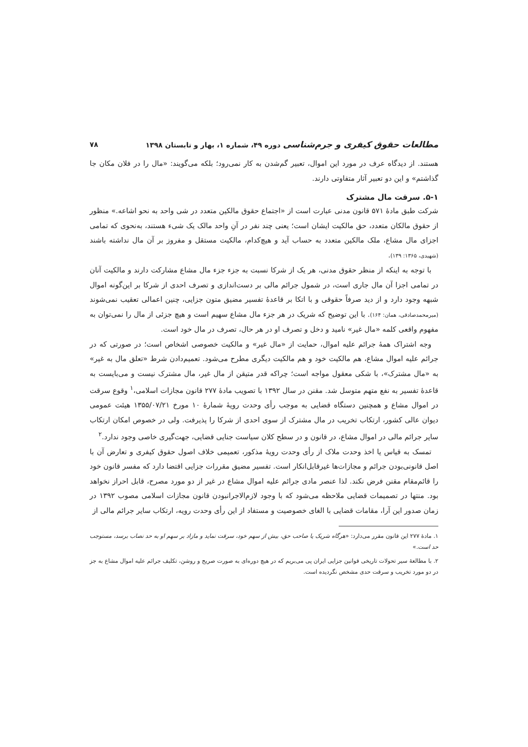مطالعات حقوق کیفری و جرم‌شناسی دوره ۴۹، شماره ۱، بهار و تابستان ۱۳۹۸ ۷۸
هستند. از دیدگاه عرف در مورد این اموال، تعبیر گم‌شدن به کار نمی‌رود؛ بلکه می‌گویند: «مال را در فلان مکان جا گذاشتم» و این دو تعبیر آثار متفاوتی دارند.
۵-۱. سرقت مال مشترک
شرکت طبق مادهٔ ۵۷۱ قانون مدنی عبارت است از «اجتماع حقوق مالکین متعدد در شی واحد به نحو اشاعه.» منظور از حقوق مالکان متعدد، حق مالکیت ایشان است؛ یعنی چند نفر در آنِ واحد مالک یک شیء هستند، به‌نحوی که تمامی اجزای مال مشاع، ملک مالکین متعدد به حساب آید و هیچ‌کدام، مالکیت مستقل و مفروز بر آن مال نداشته باشند (شهیدی، ۱۳۶۵: ۱۳۹).
با توجه به اینکه از منظر حقوق مدنی، هر یک از شرکا نسبت به جزء جزء مال مشاع مشارکت دارند و مالکیت آنان در تمامی اجزا آن مال جاری است، در شمول جرائم مالی بر دست‌اندازی و تصرف احدی از شرکا بر این‌گونه اموال شبهه وجود دارد و از دید صرفاً حقوقی و با اتکا بر قاعدهٔ تفسیر مضیق متون جزایی، چنین اعمالی تعقیب نمی‌شوند (میرمحمدصادقی، همان: ۱۶۴). با این توضیح که شریک در هر جزء مال مشاع سهیم است و هیچ جزئی از مال را نمی‌توان به مفهوم واقعی کلمه «مال غیر» نامید و دخل و تصرف او در هر حال، تصرف در مال خود است.
وجه اشتراک همهٔ جرائم علیه اموال، حمایت از «مال غیر» و مالکیت خصوصی اشخاص است؛ در صورتی که در جرائم علیه اموال مشاع، هم مالکیت خود و هم مالکیت دیگری مطرح می‌شود. تعمیم‌دادن شرط «تعلق مال به غیر» به «مال مشترک»، با شکی معقول مواجه است؛ چراکه قدر متیقن از مال غیر، مال مشترک نیست و می‌بایست به قاعدهٔ تفسیر به نفع متهم متوسل شد. مقنن در سال ۱۳۹۲ با تصویب مادهٔ ۲۷۷ قانون مجازات اسلامی،<sup>۱</sup> وقوع سرقت در اموال مشاع و همچنین دستگاه قضایی به موجب رأی وحدت رویهٔ شمارهٔ ۱۰ مورخ ۱۳۵۵/۰۷/۲۱ هیئت عمومی دیوان عالی کشور، ارتکاب تخریب در مال مشترک از سوی احدی از شرکا را پذیرفت. ولی در خصوص امکان ارتکاب سایر جرائم مالی در اموال مشاع، در قانون و در سطح کلان سیاست جنایی قضایی، جهت‌گیری خاصی وجود ندارد.<sup>۲</sup>
تمسک به قیاس یا اخذ وحدت ملاک از رأی وحدت رویهٔ مذکور، تعمیمی خلاف اصول حقوق کیفری و تعارض آن با اصل قانونی‌بودن جرائم و مجازات‌ها غیرقابل‌انکار است. تفسیر مضیق مقررات جزایی اقتضا دارد که مفسر قانون خود را قائم‌مقام مقنن فرض نکند. لذا عنصر مادی جرائم علیه اموال مشاع در غیر از دو مورد مصرح، قابل احراز نخواهد بود. منتها در تصمیمات قضایی ملاحظه می‌شود که با وجود لازم‌الاجرانبودن قانون مجازات اسلامی مصوب ۱۳۹۲ در زمان صدور این آرا، مقامات قضایی با الغای خصوصیت و مستفاد از این رأی وحدت رویه، ارتکاب سایر جرائم مالی از
۱. مادهٔ ۲۷۷ این قانون مقرر می‌دارد: «هرگاه شریک یا صاحب حق، بیش از سهم خود، سرقت نماید و مازاد بر سهم او به حد نصاب برسد، مستوجب حد است.»
۲. با مطالعهٔ سیر تحولات تاریخی قوانین جزایی ایران پی می‌بریم که در هیچ دوره‌ای به صورت صریح و روشن، تکلیف جرائم علیه اموال مشاع به جز در دو مورد تخریب و سرقت حدی مشخص نگردیده است.